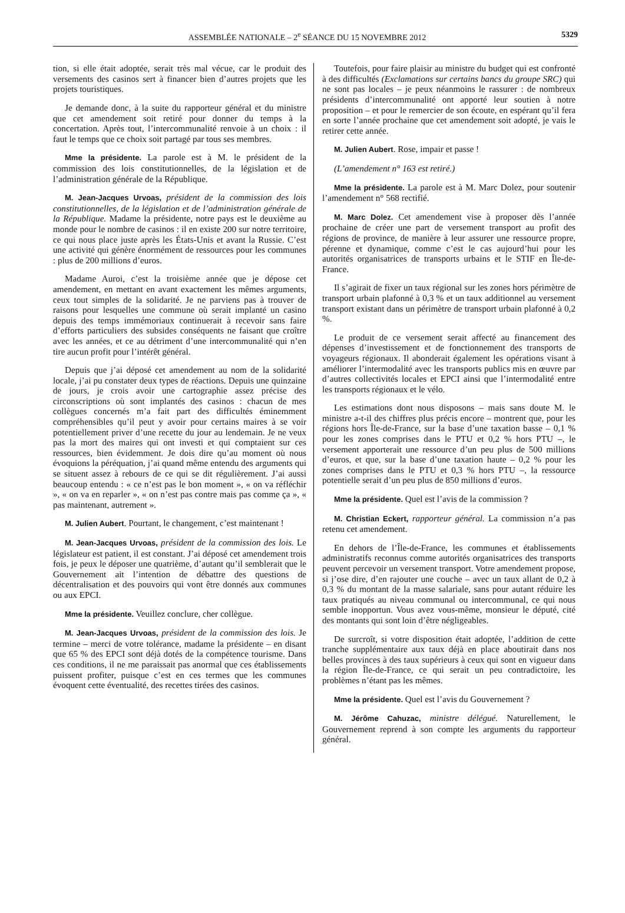ASSEMBLÉE NATIONALE – 2<sup>e</sup> SÉANCE DU 15 NOVEMBRE 2012 5329
tion, si elle était adoptée, serait très mal vécue, car le produit des versements des casinos sert à financer bien d’autres projets que les projets touristiques.
Je demande donc, à la suite du rapporteur général et du ministre que cet amendement soit retiré pour donner du temps à la concertation. Après tout, l’intercommunalité renvoie à un choix : il faut le temps que ce choix soit partagé par tous ses membres.
Mme la présidente. La parole est à M. le président de la commission des lois constitutionnelles, de la législation et de l’administration générale de la République.
M. Jean-Jacques Urvoas, président de la commission des lois constitutionnelles, de la législation et de l’administration générale de la République. Madame la présidente, notre pays est le deuxième au monde pour le nombre de casinos : il en existe 200 sur notre territoire, ce qui nous place juste après les États-Unis et avant la Russie. C’est une activité qui génère énormément de ressources pour les communes : plus de 200 millions d’euros.
Madame Auroi, c’est la troisième année que je dépose cet amendement, en mettant en avant exactement les mêmes arguments, ceux tout simples de la solidarité. Je ne parviens pas à trouver de raisons pour lesquelles une commune où serait implanté un casino depuis des temps immémoriaux continuerait à recevoir sans faire d’efforts particuliers des subsides conséquents ne faisant que croître avec les années, et ce au détriment d’une intercommunalité qui n’en tire aucun profit pour l’intérêt général.
Depuis que j’ai déposé cet amendement au nom de la solidarité locale, j’ai pu constater deux types de réactions. Depuis une quinzaine de jours, je crois avoir une cartographie assez précise des circonscriptions où sont implantés des casinos : chacun de mes collègues concernés m’a fait part des difficultés éminemment compréhensibles qu’il peut y avoir pour certains maires à se voir potentiellement priver d’une recette du jour au lendemain. Je ne veux pas la mort des maires qui ont investi et qui comptaient sur ces ressources, bien évidemment. Je dois dire qu’au moment où nous évoquions la péréquation, j’ai quand même entendu des arguments qui se situent assez à rebours de ce qui se dit régulièrement. J’ai aussi beaucoup entendu : « ce n’est pas le bon moment », « on va réfléchir », « on va en reparler », « on n’est pas contre mais pas comme ça », « pas maintenant, autrement ».
M. Julien Aubert. Pourtant, le changement, c’est maintenant !
M. Jean-Jacques Urvoas, président de la commission des lois. Le législateur est patient, il est constant. J’ai déposé cet amendement trois fois, je peux le déposer une quatrième, d’autant qu’il semblerait que le Gouvernement ait l’intention de débattre des questions de décentralisation et des pouvoirs qui vont être donnés aux communes ou aux EPCI.
Mme la présidente. Veuillez conclure, cher collègue.
M. Jean-Jacques Urvoas, président de la commission des lois. Je termine – merci de votre tolérance, madame la présidente – en disant que 65 % des EPCI sont déjà dotés de la compétence tourisme. Dans ces conditions, il ne me paraissait pas anormal que ces établissements puissent profiter, puisque c’est en ces termes que les communes évoquent cette éventualité, des recettes tirées des casinos.
Toutefois, pour faire plaisir au ministre du budget qui est confronté à des difficultés (Exclamations sur certains bancs du groupe SRC) qui ne sont pas locales – je peux néanmoins le rassurer : de nombreux présidents d’intercommunalité ont apporté leur soutien à notre proposition – et pour le remercier de son écoute, en espérant qu’il fera en sorte l’année prochaine que cet amendement soit adopté, je vais le retirer cette année.
M. Julien Aubert. Rose, impair et passe !
(L’amendement n° 163 est retiré.)
Mme la présidente. La parole est à M. Marc Dolez, pour soutenir l’amendement n° 568 rectifié.
M. Marc Dolez. Cet amendement vise à proposer dès l’année prochaine de créer une part de versement transport au profit des régions de province, de manière à leur assurer une ressource propre, pérenne et dynamique, comme c’est le cas aujourd’hui pour les autorités organisatrices de transports urbains et le STIF en Île-de-France.
Il s’agirait de fixer un taux régional sur les zones hors périmètre de transport urbain plafonné à 0,3 % et un taux additionnel au versement transport existant dans un périmètre de transport urbain plafonné à 0,2 %.
Le produit de ce versement serait affecté au financement des dépenses d’investissement et de fonctionnement des transports de voyageurs régionaux. Il abonderait également les opérations visant à améliorer l’intermodalité avec les transports publics mis en œuvre par d’autres collectivités locales et EPCI ainsi que l’intermodalité entre les transports régionaux et le vélo.
Les estimations dont nous disposons – mais sans doute M. le ministre a-t-il des chiffres plus précis encore – montrent que, pour les régions hors Île-de-France, sur la base d’une taxation basse – 0,1 % pour les zones comprises dans le PTU et 0,2 % hors PTU –, le versement apporterait une ressource d’un peu plus de 500 millions d’euros, et que, sur la base d’une taxation haute – 0,2 % pour les zones comprises dans le PTU et 0,3 % hors PTU –, la ressource potentielle serait d’un peu plus de 850 millions d’euros.
Mme la présidente. Quel est l’avis de la commission ?
M. Christian Eckert, rapporteur général. La commission n’a pas retenu cet amendement.
En dehors de l’Île-de-France, les communes et établissements administratifs reconnus comme autorités organisatrices des transports peuvent percevoir un versement transport. Votre amendement propose, si j’ose dire, d’en rajouter une couche – avec un taux allant de 0,2 à 0,3 % du montant de la masse salariale, sans pour autant réduire les taux pratiqués au niveau communal ou intercommunal, ce qui nous semble inopportun. Vous avez vous-même, monsieur le député, cité des montants qui sont loin d’être négligeables.
De surcroît, si votre disposition était adoptée, l’addition de cette tranche supplémentaire aux taux déjà en place aboutirait dans nos belles provinces à des taux supérieurs à ceux qui sont en vigueur dans la région Île-de-France, ce qui serait un peu contradictoire, les problèmes n’étant pas les mêmes.
Mme la présidente. Quel est l’avis du Gouvernement ?
M. Jérôme Cahuzac, ministre délégué. Naturellement, le Gouvernement reprend à son compte les arguments du rapporteur général.